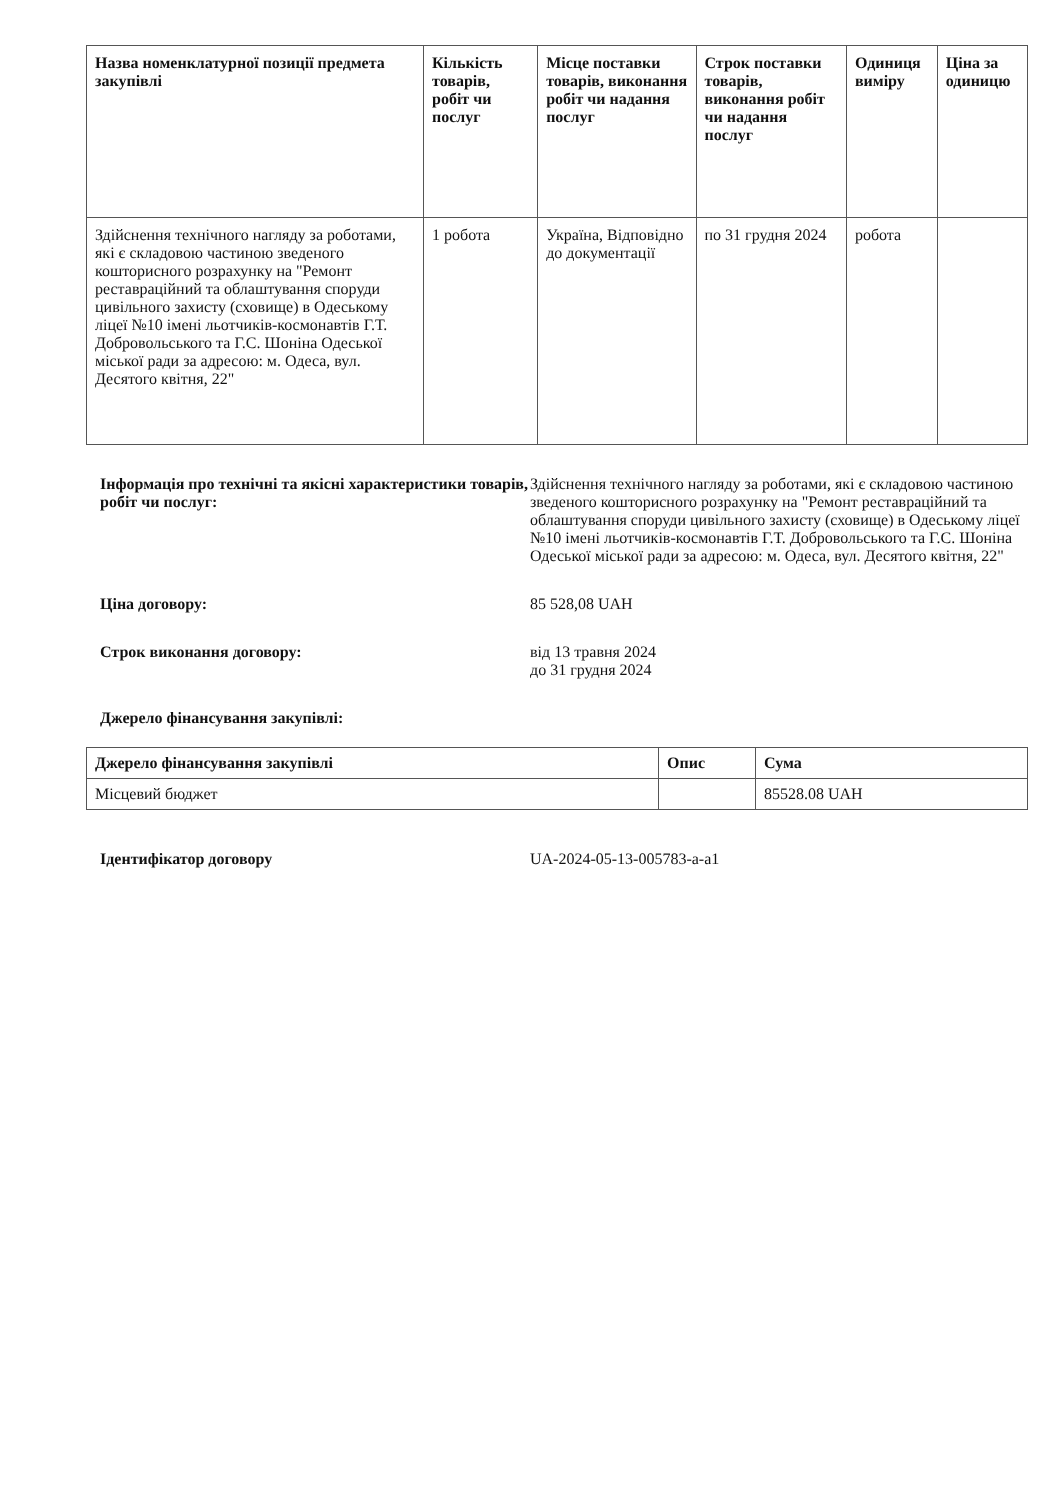| Назва номенклатурної позиції предмета закупівлі | Кількість товарів, робіт чи послуг | Місце поставки товарів, виконання робіт чи надання послуг | Строк поставки товарів, виконання робіт чи надання послуг | Одиниця виміру | Ціна за одиницю |
| --- | --- | --- | --- | --- | --- |
| Здійснення технічного нагляду за роботами, які є складовою частиною зведеного кошторисного розрахунку на "Ремонт реставраційний та облаштування споруди цивільного захисту (сховище) в Одеському ліцеї №10 імені льотчиків-космонавтів Г.Т. Добровольського та Г.С. Шоніна Одеської міської ради за адресою: м. Одеса, вул. Десятого квітня, 22" | 1 робота | Україна, Відповідно до документації | по 31 грудня 2024 | робота | |
Інформація про технічні та якісні характеристики товарів, робіт чи послуг:
Здійснення технічного нагляду за роботами, які є складовою частиною зведеного кошторисного розрахунку на "Ремонт реставраційний та облаштування споруди цивільного захисту (сховище) в Одеському ліцеї №10 імені льотчиків-космонавтів Г.Т. Добровольського та Г.С. Шоніна Одеської міської ради за адресою: м. Одеса, вул. Десятого квітня, 22"
Ціна договору: 85 528,08 UAH
Строк виконання договору: від 13 травня 2024
до 31 грудня 2024
Джерело фінансування закупівлі:
| Джерело фінансування закупівлі | Опис | Сума |
| --- | --- | --- |
| Місцевий бюджет | | 85528.08 UAH |
Ідентифікатор договору UA-2024-05-13-005783-a-a1